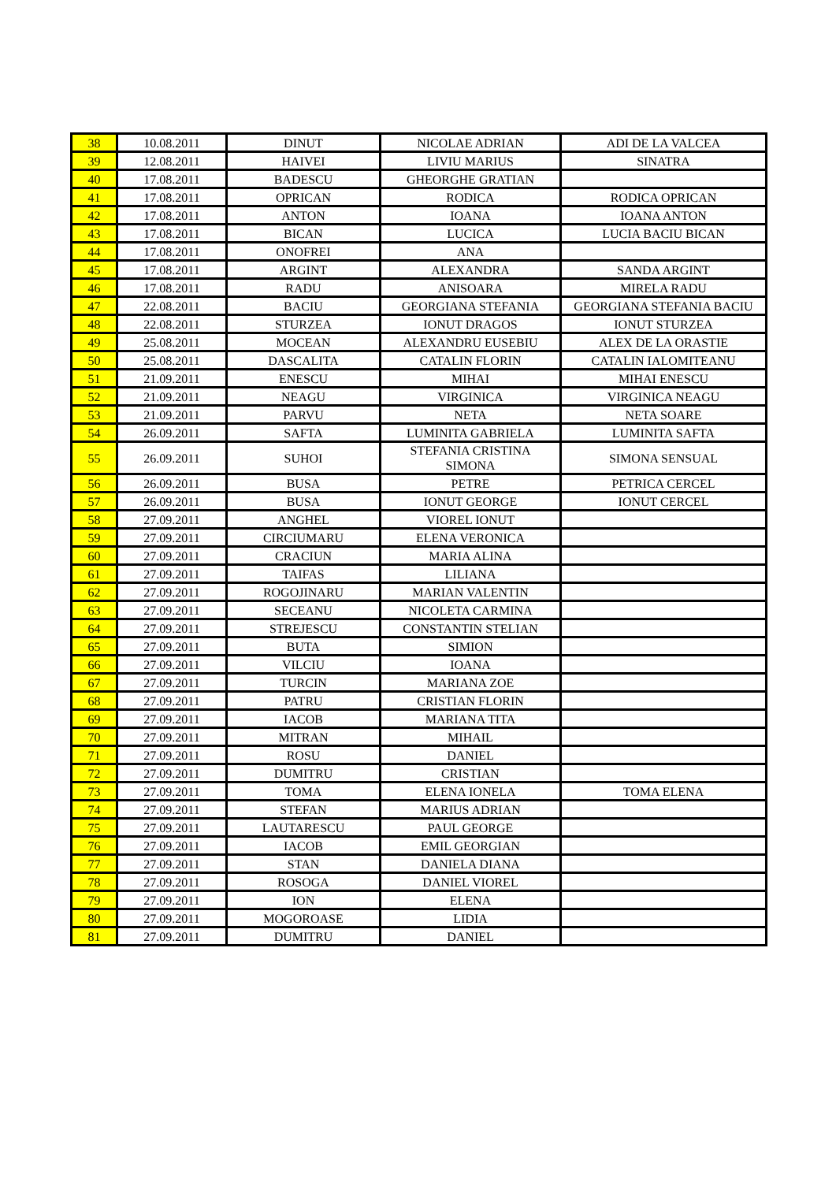| 38 | 10.08.2011 | DINUT | NICOLAE ADRIAN | ADI DE LA VALCEA |
| 39 | 12.08.2011 | HAIVEI | LIVIU MARIUS | SINATRA |
| 40 | 17.08.2011 | BADESCU | GHEORGHE GRATIAN | |
| 41 | 17.08.2011 | OPRICAN | RODICA | RODICA OPRICAN |
| 42 | 17.08.2011 | ANTON | IOANA | IOANA ANTON |
| 43 | 17.08.2011 | BICAN | LUCICA | LUCIA BACIU BICAN |
| 44 | 17.08.2011 | ONOFREI | ANA | |
| 45 | 17.08.2011 | ARGINT | ALEXANDRA | SANDA ARGINT |
| 46 | 17.08.2011 | RADU | ANISOARA | MIRELA RADU |
| 47 | 22.08.2011 | BACIU | GEORGIANA STEFANIA | GEORGIANA STEFANIA BACIU |
| 48 | 22.08.2011 | STURZEA | IONUT DRAGOS | IONUT STURZEA |
| 49 | 25.08.2011 | MOCEAN | ALEXANDRU EUSEBIU | ALEX DE LA ORASTIE |
| 50 | 25.08.2011 | DASCALITA | CATALIN FLORIN | CATALIN IALOMITEANU |
| 51 | 21.09.2011 | ENESCU | MIHAI | MIHAI ENESCU |
| 52 | 21.09.2011 | NEAGU | VIRGINICA | VIRGINICA NEAGU |
| 53 | 21.09.2011 | PARVU | NETA | NETA SOARE |
| 54 | 26.09.2011 | SAFTA | LUMINITA GABRIELA | LUMINITA SAFTA |
| 55 | 26.09.2011 | SUHOI | STEFANIA CRISTINA SIMONA | SIMONA SENSUAL |
| 56 | 26.09.2011 | BUSA | PETRE | PETRICA CERCEL |
| 57 | 26.09.2011 | BUSA | IONUT GEORGE | IONUT CERCEL |
| 58 | 27.09.2011 | ANGHEL | VIOREL IONUT | |
| 59 | 27.09.2011 | CIRCIUMARU | ELENA VERONICA | |
| 60 | 27.09.2011 | CRACIUN | MARIA ALINA | |
| 61 | 27.09.2011 | TAIFAS | LILIANA | |
| 62 | 27.09.2011 | ROGOJINARU | MARIAN VALENTIN | |
| 63 | 27.09.2011 | SECEANU | NICOLETA CARMINA | |
| 64 | 27.09.2011 | STREJESCU | CONSTANTIN STELIAN | |
| 65 | 27.09.2011 | BUTA | SIMION | |
| 66 | 27.09.2011 | VILCIU | IOANA | |
| 67 | 27.09.2011 | TURCIN | MARIANA ZOE | |
| 68 | 27.09.2011 | PATRU | CRISTIAN FLORIN | |
| 69 | 27.09.2011 | IACOB | MARIANA TITA | |
| 70 | 27.09.2011 | MITRAN | MIHAIL | |
| 71 | 27.09.2011 | ROSU | DANIEL | |
| 72 | 27.09.2011 | DUMITRU | CRISTIAN | |
| 73 | 27.09.2011 | TOMA | ELENA IONELA | TOMA ELENA |
| 74 | 27.09.2011 | STEFAN | MARIUS ADRIAN | |
| 75 | 27.09.2011 | LAUTARESCU | PAUL GEORGE | |
| 76 | 27.09.2011 | IACOB | EMIL GEORGIAN | |
| 77 | 27.09.2011 | STAN | DANIELA DIANA | |
| 78 | 27.09.2011 | ROSOGA | DANIEL VIOREL | |
| 79 | 27.09.2011 | ION | ELENA | |
| 80 | 27.09.2011 | MOGOROASE | LIDIA | |
| 81 | 27.09.2011 | DUMITRU | DANIEL | |